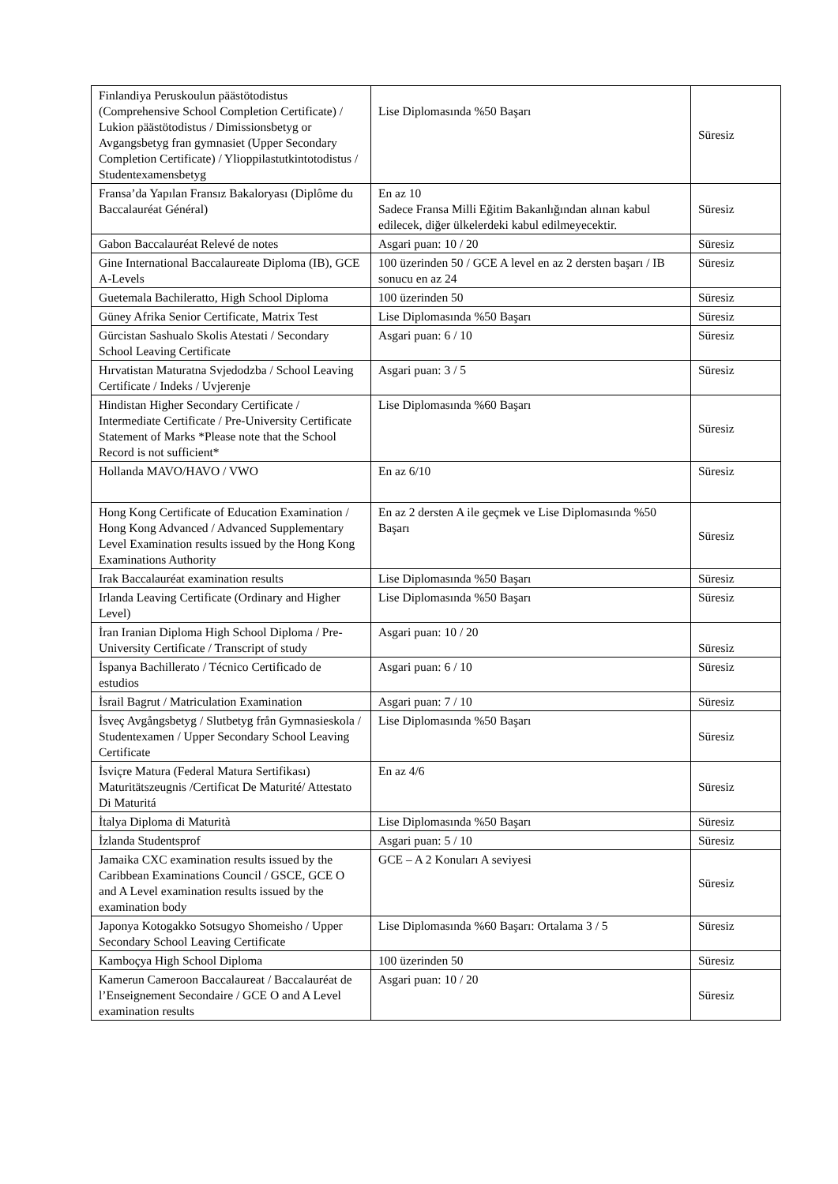| Finlandiya Peruskoulun päästötodistus (Comprehensive School Completion Certificate) / Lukion päästötodistus / Dimissionsbetyg or Avgangsbetyg fran gymnasiet (Upper Secondary Completion Certificate) / Ylioppilastutkintotodistus / Studentexamensbetyg | Lise Diplomasında %50 Başarı | Süresiz |
| Fransa’da Yapılan Fransız Bakaloryası (Diplôme du Baccalauréat Général) | En az 10 Sadece Fransa Milli Eğitim Bakanlığından alınan kabul edilecek, diğer ülkelerdeki kabul edilmeyecektir. | Süresiz |
| Gabon Baccalauréat Relevé de notes | Asgari puan: 10 / 20 | Süresiz |
| Gine International Baccalaureate Diploma (IB), GCE A-Levels | 100 üzerinden 50 / GCE A level en az 2 dersten başarı / IB sonucu en az 24 | Süresiz |
| Guetemala Bachileratto, High School Diploma | 100 üzerinden 50 | Süresiz |
| Güney Afrika Senior Certificate, Matrix Test | Lise Diplomasında %50 Başarı | Süresiz |
| Gürcistan Sashualo Skolis Atestati / Secondary School Leaving Certificate | Asgari puan: 6 / 10 | Süresiz |
| Hırvatistan Maturatna Svjedodzba / School Leaving Certificate / Indeks / Uvjerenje | Asgari puan: 3 / 5 | Süresiz |
| Hindistan Higher Secondary Certificate / Intermediate Certificate / Pre-University Certificate Statement of Marks *Please note that the School Record is not sufficient* | Lise Diplomasında %60 Başarı | Süresiz |
| Hollanda MAVO/HAVO / VWO | En az 6/10 | Süresiz |
| Hong Kong Certificate of Education Examination / Hong Kong Advanced / Advanced Supplementary Level Examination results issued by the Hong Kong Examinations Authority | En az 2 dersten A ile geçmek ve Lise Diplomasında %50 Başarı | Süresiz |
| Irak Baccalauréat examination results | Lise Diplomasında %50 Başarı | Süresiz |
| Irlanda Leaving Certificate (Ordinary and Higher Level) | Lise Diplomasında %50 Başarı | Süresiz |
| İran Iranian Diploma High School Diploma / Pre-University Certificate / Transcript of study | Asgari puan: 10 / 20 | Süresiz |
| İspanya Bachillerato / Técnico Certificado de estudios | Asgari puan: 6 / 10 | Süresiz |
| İsrail Bagrut / Matriculation Examination | Asgari puan: 7 / 10 | Süresiz |
| İsveç Avgångsbetyg / Slutbetyg från Gymnasieskola / Studentexamen / Upper Secondary School Leaving Certificate | Lise Diplomasında %50 Başarı | Süresiz |
| İsviçre Matura (Federal Matura Sertifikası) Maturitätszeugnis /Certificat De Maturité/ Attestato Di Maturitá | En az 4/6 | Süresiz |
| İtalya Diploma di Maturità | Lise Diplomasında %50 Başarı | Süresiz |
| İzlanda Studentsprof | Asgari puan: 5 / 10 | Süresiz |
| Jamaika CXC examination results issued by the Caribbean Examinations Council / GSCE, GCE O and A Level examination results issued by the examination body | GCE – A 2 Konuları A seviyesi | Süresiz |
| Japonya Kotogakko Sotsugyo Shomeisho / Upper Secondary School Leaving Certificate | Lise Diplomasında %60 Başarı: Ortalama 3 / 5 | Süresiz |
| Kamboçya High School Diploma | 100 üzerinden 50 | Süresiz |
| Kamerun Cameroon Baccalaureat / Baccalauréat de l’Enseignement Secondaire / GCE O and A Level examination results | Asgari puan: 10 / 20 | Süresiz |